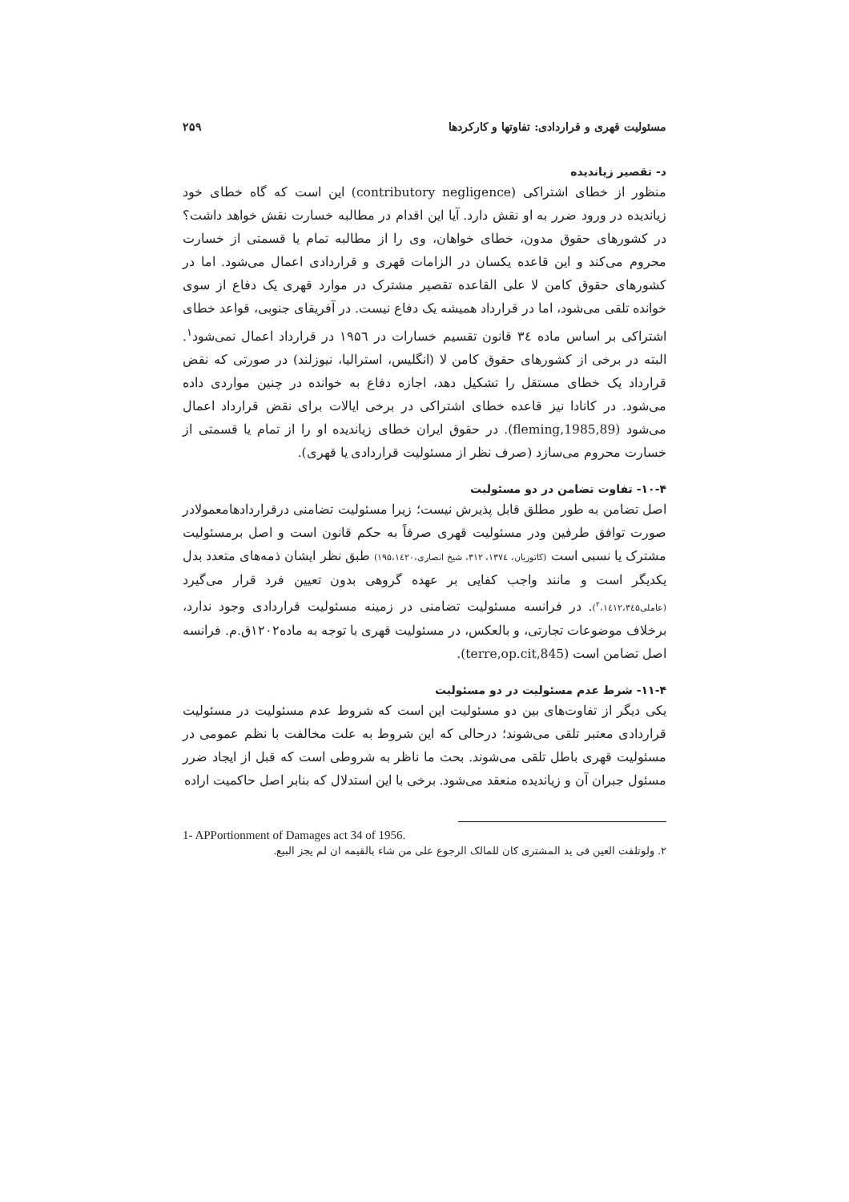مسئولیت قهری و قراردادی: تفاوتها و کارکردها ۲۵۹
د- تقصیر زیاندیده
منظور از خطای اشتراکی (contributory negligence) این است که گاه خطای خود زیاندیده در ورود ضرر به او نقش دارد. آیا این اقدام در مطالبه خسارت نقش خواهد داشت؟ در کشورهای حقوق مدون، خطای خواهان، وی را از مطالبه تمام یا قسمتی از خسارت محروم می‌کند و این قاعده یکسان در الزامات قهری و قراردادی اعمال می‌شود. اما در کشورهای حقوق کامن لا علی القاعده تقصیر مشترک در موارد قهری یک دفاع از سوی خوانده تلقی می‌شود، اما در قرارداد همیشه یک دفاع نیست. در آفریقای جنوبی، قواعد خطای اشتراکی بر اساس ماده ۳٤ قانون تقسیم خسارات در ۱۹۵٦ در قرارداد اعمال نمی‌شود<sup>۱</sup>. البته در برخی از کشورهای حقوق کامن لا (انگلیس، استرالیا، نیوزلند) در صورتی که نقض قرارداد یک خطای مستقل را تشکیل دهد، اجازه دفاع به خوانده در چنین مواردی داده می‌شود. در کانادا نیز قاعده خطای اشتراکی در برخی ایالات برای نقض قرارداد اعمال می‌شود (fleming,1985,89). در حقوق ایران خطای زیاندیده او را از تمام یا قسمتی از خسارت محروم می‌سازد (صرف نظر از مسئولیت قراردادی یا قهری).
۱۰-۴- تفاوت تضامن در دو مسئولیت
اصل تضامن به طور مطلق قابل پذیرش نیست؛ زیرا مسئولیت تضامنی درقراردادهامعمولادر صورت توافق طرفین ودر مسئولیت قهری صرفاً به حکم قانون است و اصل برمسئولیت مشترک یا نسبی است (کاتوزیان، ۱۳۷٤، ۳۱۲، شیخ انصاری،۱۹۵،۱٤۲۰) طبق نظر ایشان ذمه‌های متعدد بدل یکدیگر است و مانند واجب کفایی بر عهده گروهی بدون تعیین فرد قرار می‌گیرد (عاملی<sup>۲</sup>،۱٤۱۲،۳٤۵). در فرانسه مسئولیت تضامنی در زمینه مسئولیت قراردادی وجود ندارد، برخلاف موضوعات تجارتی، و بالعکس، در مسئولیت قهری با توجه به ماده۱۲۰۲ق.م. فرانسه اصل تضامن است (terre,op.cit,845).
۱۱-۴- شرط عدم مسئولیت در دو مسئولیت
یکی دیگر از تفاوت‌های بین دو مسئولیت این است که شروط عدم مسئولیت در مسئولیت قراردادی معتبر تلقی می‌شوند؛ درحالی که این شروط به علت مخالفت با نظم عمومی در مسئولیت قهری باطل تلقی می‌شوند. بحث ما ناظر به شروطی است که قبل از ایجاد ضرر مسئول جبران آن و زیاندیده منعقد می‌شود. برخی با این استدلال که بنابر اصل حاکمیت اراده
1- APPortionment of Damages act 34 of 1956.
۲. ولوتلفت العین فی ید المشتری کان للمالک الرجوع علی من شاء بالقیمه ان لم یجز البیع.